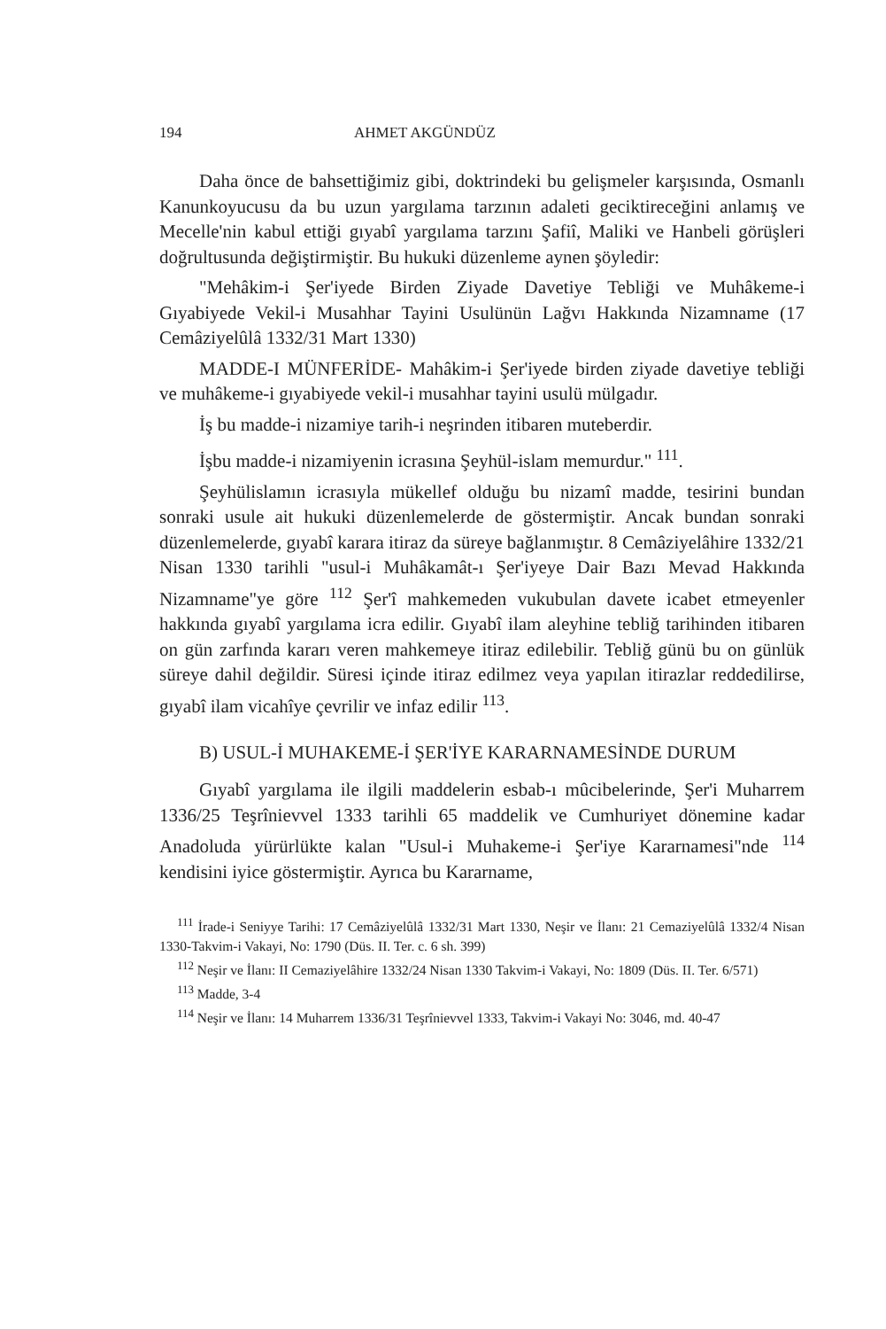194 AHMET AKGÜNDÜZ
Daha önce de bahsettiğimiz gibi, doktrindeki bu gelişmeler karşısında, Osmanlı Kanunkoyucusu da bu uzun yargılama tarzının adaleti geciktireceğini anlamış ve Mecelle'nin kabul ettiği gıyabî yargılama tarzını Şafiî, Maliki ve Hanbeli görüşleri doğrultusunda değiştirmiştir. Bu hukuki düzenleme aynen şöyledir:
"Mehâkim-i Şer'iyede Birden Ziyade Davetiye Tebliği ve Muhâkeme-i Gıyabiyede Vekil-i Musahhar Tayini Usulünün Lağvı Hakkında Nizamname (17 Cemâziyelûlâ 1332/31 Mart 1330)
MADDE-I MÜNFERİDE- Mahâkim-i Şer'iyede birden ziyade davetiye tebliği ve muhâkeme-i gıyabiyede vekil-i musahhar tayini usulü mülgadır.
İş bu madde-i nizamiye tarih-i neşrinden itibaren muteberdir.
İşbu madde-i nizamiyenin icrasına Şeyhül-islam memurdur." <sup>111</sup>.
Şeyhülislamın icrasıyla mükellef olduğu bu nizamî madde, tesirini bundan sonraki usule ait hukuki düzenlemelerde de göstermiştir. Ancak bundan sonraki düzenlemelerde, gıyabî karara itiraz da süreye bağlanmıştır. 8 Cemâziyelâhire 1332/21 Nisan 1330 tarihli "usul-i Muhâkamât-ı Şer'iyeye Dair Bazı Mevad Hakkında Nizamname"ye göre <sup>112</sup> Şer'î mahkemeden vukubulan davete icabet etmeyenler hakkında gıyabî yargılama icra edilir. Gıyabî ilam aleyhine tebliğ tarihinden itibaren on gün zarfında kararı veren mahkemeye itiraz edilebilir. Tebliğ günü bu on günlük süreye dahil değildir. Süresi içinde itiraz edilmez veya yapılan itirazlar reddedilirse, gıyabî ilam vicahîye çevrilir ve infaz edilir <sup>113</sup>.
B) USUL-İ MUHAKEME-İ ŞER'İYE KARARNAMESİNDE DURUM
Gıyabî yargılama ile ilgili maddelerin esbab-ı mûcibelerinde, Şer'i Muharrem 1336/25 Teşrînievvel 1333 tarihli 65 maddelik ve Cumhuriyet dönemine kadar Anadoluda yürürlükte kalan "Usul-i Muhakeme-i Şer'iye Kararnamesi"nde <sup>114</sup> kendisini iyice göstermiştir. Ayrıca bu Kararname,
<sup>111</sup> İrade-i Seniyye Tarihi: 17 Cemâziyelûlâ 1332/31 Mart 1330, Neşir ve İlanı: 21 Cemaziyelûlâ 1332/4 Nisan 1330-Takvim-i Vakayi, No: 1790 (Düs. II. Ter. c. 6 sh. 399)
<sup>112</sup> Neşir ve İlanı: II Cemaziyelâhire 1332/24 Nisan 1330 Takvim-i Vakayi, No: 1809 (Düs. II. Ter. 6/571)
<sup>113</sup> Madde, 3-4
<sup>114</sup> Neşir ve İlanı: 14 Muharrem 1336/31 Teşrînievvel 1333, Takvim-i Vakayi No: 3046, md. 40-47